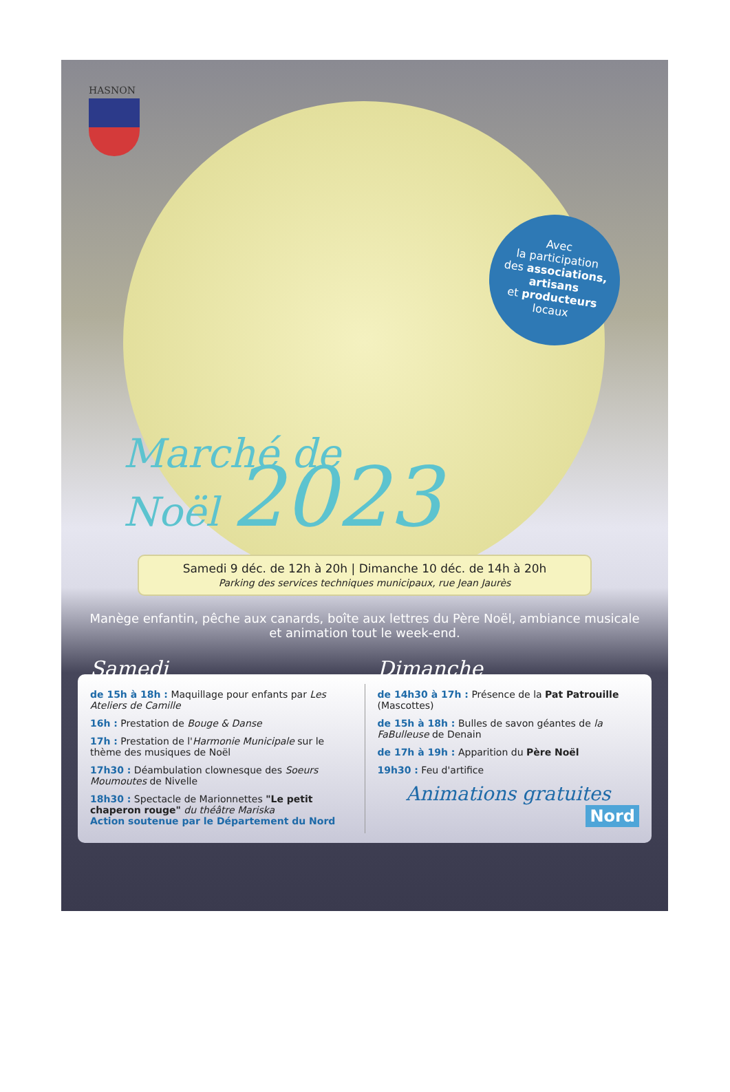HASNON
Avec
la participation
des associations,
artisans
et producteurs
locaux
Marché de
Noël 2023
Samedi 9 déc. de 12h à 20h | Dimanche 10 déc. de 14h à 20h
Parking des services techniques municipaux, rue Jean Jaurès
Manège enfantin, pêche aux canards, boîte aux lettres du Père Noël, ambiance musicale et animation tout le week-end.
Samedi
de 15h à 18h : Maquillage pour enfants par Les Ateliers de Camille
16h : Prestation de Bouge & Danse
17h : Prestation de l'Harmonie Municipale sur le thème des musiques de Noël
17h30 : Déambulation clownesque des Soeurs Moumoutes de Nivelle
18h30 : Spectacle de Marionnettes "Le petit chaperon rouge" du théâtre Mariska
Action soutenue par le Département du Nord
Dimanche
de 14h30 à 17h : Présence de la Pat Patrouille (Mascottes)
de 15h à 18h : Bulles de savon géantes de la FaBulleuse de Denain
de 17h à 19h : Apparition du Père Noël
19h30 : Feu d'artifice
Animations gratuites
Nord